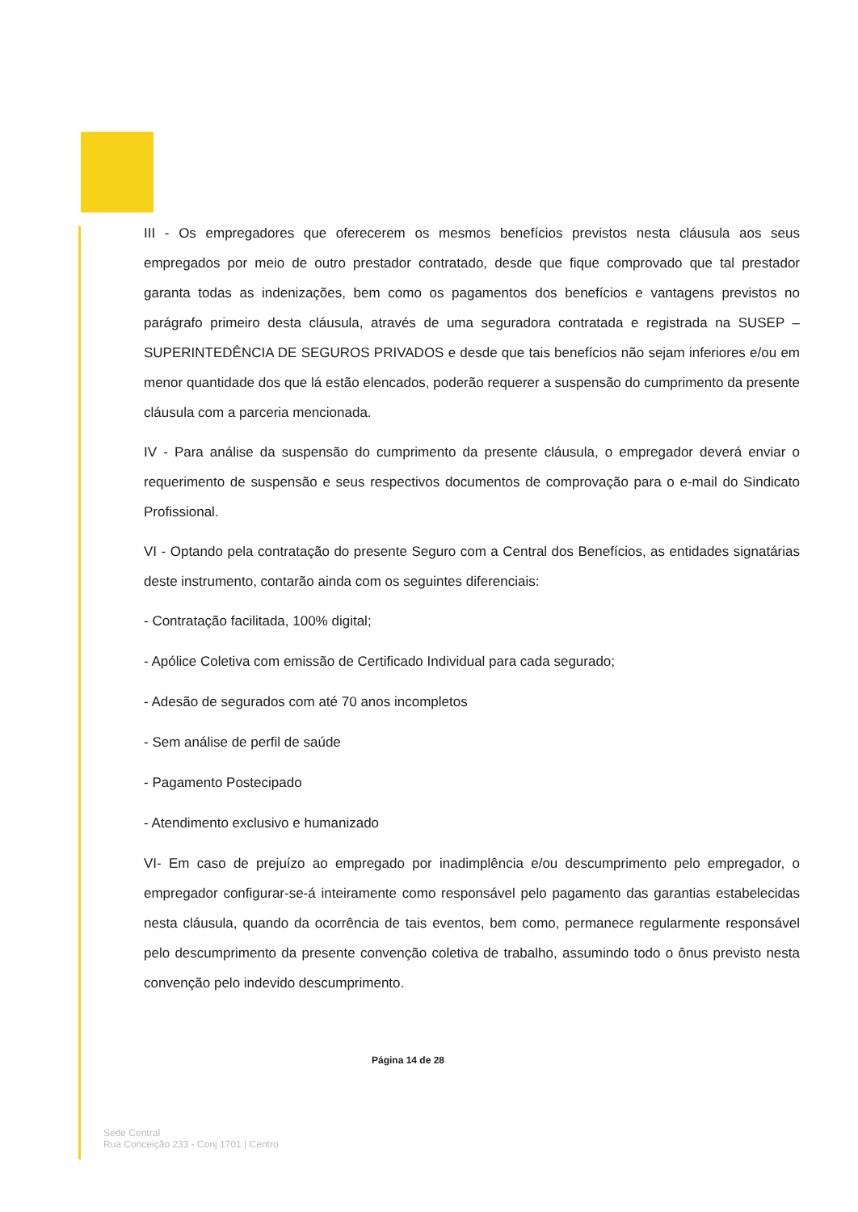III - Os empregadores que oferecerem os mesmos benefícios previstos nesta cláusula aos seus empregados por meio de outro prestador contratado, desde que fique comprovado que tal prestador garanta todas as indenizações, bem como os pagamentos dos benefícios e vantagens previstos no parágrafo primeiro desta cláusula, através de uma seguradora contratada e registrada na SUSEP – SUPERINTEDÊNCIA DE SEGUROS PRIVADOS e desde que tais benefícios não sejam inferiores e/ou em menor quantidade dos que lá estão elencados, poderão requerer a suspensão do cumprimento da presente cláusula com a parceria mencionada.
IV - Para análise da suspensão do cumprimento da presente cláusula, o empregador deverá enviar o requerimento de suspensão e seus respectivos documentos de comprovação para o e-mail do Sindicato Profissional.
VI - Optando pela contratação do presente Seguro com a Central dos Benefícios, as entidades signatárias deste instrumento, contarão ainda com os seguintes diferenciais:
- Contratação facilitada, 100% digital;
- Apólice Coletiva com emissão de Certificado Individual para cada segurado;
- Adesão de segurados com até 70 anos incompletos
- Sem análise de perfil de saúde
- Pagamento Postecipado
- Atendimento exclusivo e humanizado
VI- Em caso de prejuízo ao empregado por inadimplência e/ou descumprimento pelo empregador, o empregador configurar-se-á inteiramente como responsável pelo pagamento das garantias estabelecidas nesta cláusula, quando da ocorrência de tais eventos, bem como, permanece regularmente responsável pelo descumprimento da presente convenção coletiva de trabalho, assumindo todo o ônus previsto nesta convenção pelo indevido descumprimento.
Página 14 de 28
Sede Central
Rua Conceição 233 - Conj 1701 | Centro